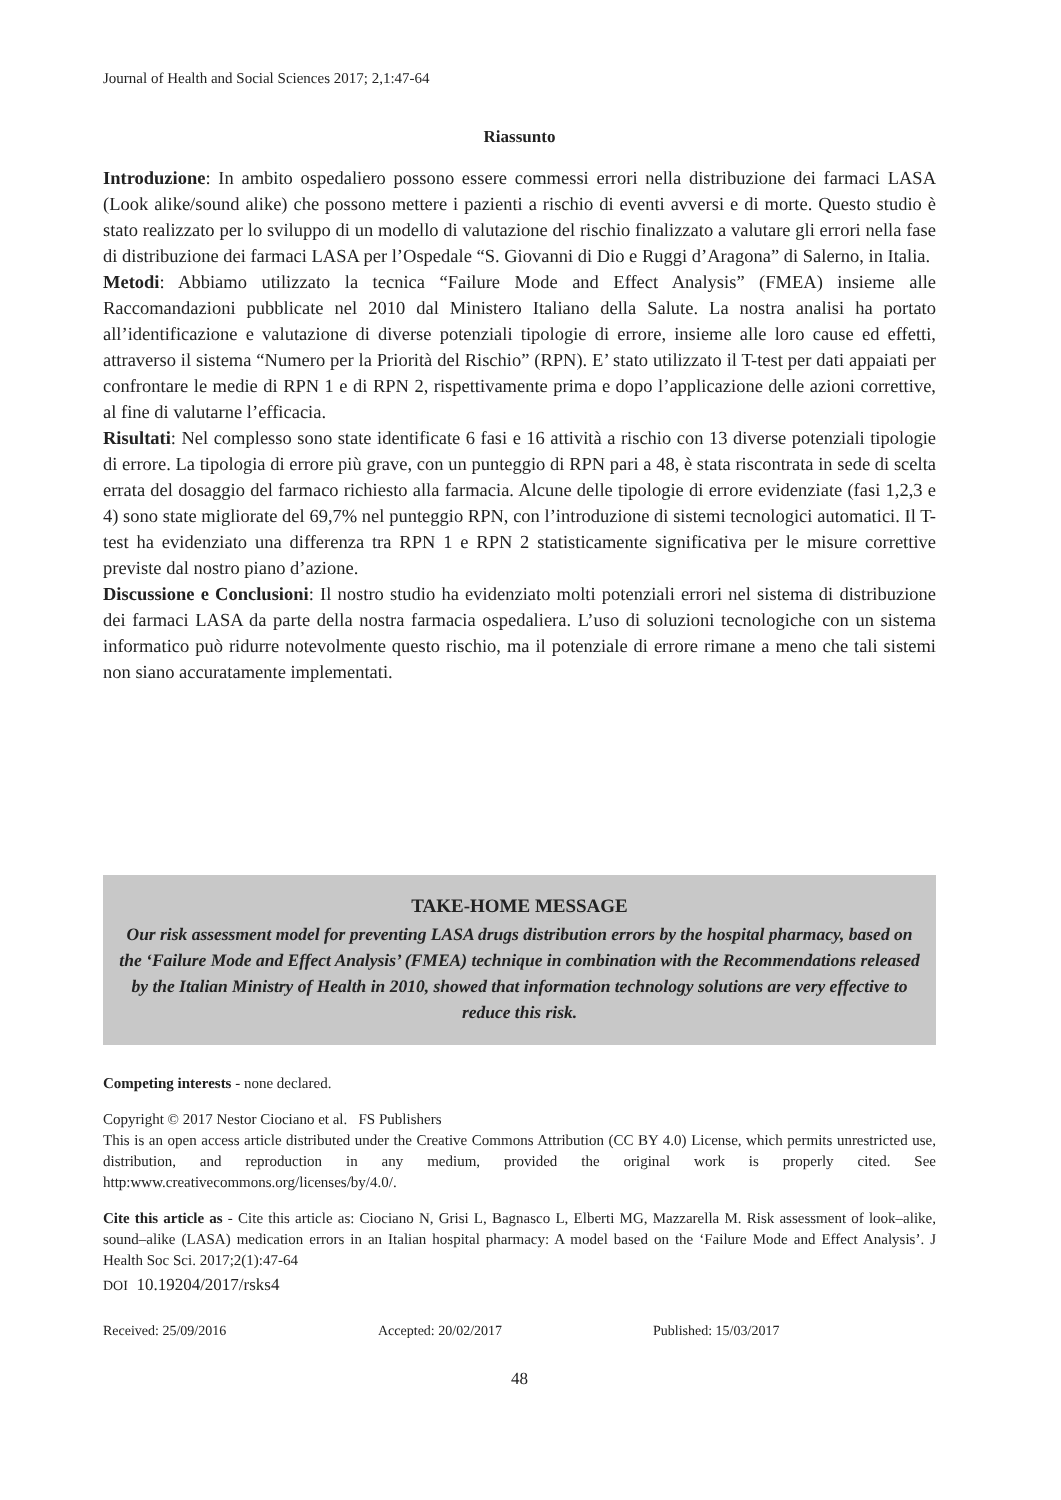Journal of Health and Social Sciences 2017; 2,1:47-64
Riassunto
Introduzione: In ambito ospedaliero possono essere commessi errori nella distribuzione dei farmaci LASA (Look alike/sound alike) che possono mettere i pazienti a rischio di eventi avversi e di morte. Questo studio è stato realizzato per lo sviluppo di un modello di valutazione del rischio finalizzato a valutare gli errori nella fase di distribuzione dei farmaci LASA per l’Ospedale “S. Giovanni di Dio e Ruggi d’Aragona” di Salerno, in Italia.
Metodi: Abbiamo utilizzato la tecnica “Failure Mode and Effect Analysis” (FMEA) insieme alle Raccomandazioni pubblicate nel 2010 dal Ministero Italiano della Salute. La nostra analisi ha portato all’identificazione e valutazione di diverse potenziali tipologie di errore, insieme alle loro cause ed effetti, attraverso il sistema “Numero per la Priorità del Rischio” (RPN). E’ stato utilizzato il T-test per dati appaiati per confrontare le medie di RPN 1 e di RPN 2, rispettivamente prima e dopo l’applicazione delle azioni correttive, al fine di valutarne l’efficacia.
Risultati: Nel complesso sono state identificate 6 fasi e 16 attività a rischio con 13 diverse potenziali tipologie di errore. La tipologia di errore più grave, con un punteggio di RPN pari a 48, è stata riscontrata in sede di scelta errata del dosaggio del farmaco richiesto alla farmacia. Alcune delle tipologie di errore evidenziate (fasi 1,2,3 e 4) sono state migliorate del 69,7% nel punteggio RPN, con l’introduzione di sistemi tecnologici automatici. Il T-test ha evidenziato una differenza tra RPN 1 e RPN 2 statisticamente significativa per le misure correttive previste dal nostro piano d’azione.
Discussione e Conclusioni: Il nostro studio ha evidenziato molti potenziali errori nel sistema di distribuzione dei farmaci LASA da parte della nostra farmacia ospedaliera. L’uso di soluzioni tecnologiche con un sistema informatico può ridurre notevolmente questo rischio, ma il potenziale di errore rimane a meno che tali sistemi non siano accuratamente implementati.
TAKE-HOME MESSAGE
Our risk assessment model for preventing LASA drugs distribution errors by the hospital pharmacy, based on the ‘Failure Mode and Effect Analysis’ (FMEA) technique in combination with the Recommendations released by the Italian Ministry of Health in 2010, showed that information technology solutions are very effective to reduce this risk.
Competing interests - none declared.
Copyright © 2017 Nestor Ciociano et al. FS Publishers
This is an open access article distributed under the Creative Commons Attribution (CC BY 4.0) License, which permits unrestricted use, distribution, and reproduction in any medium, provided the original work is properly cited. See http:www.creativecommons.org/licenses/by/4.0/.
Cite this article as - Cite this article as: Ciociano N, Grisi L, Bagnasco L, Elberti MG, Mazzarella M. Risk assessment of look–alike, sound–alike (LASA) medication errors in an Italian hospital pharmacy: A model based on the ‘Failure Mode and Effect Analysis’. J Health Soc Sci. 2017;2(1):47-64
DOI 10.19204/2017/rsks4
Received: 25/09/2016 Accepted: 20/02/2017 Published: 15/03/2017
48